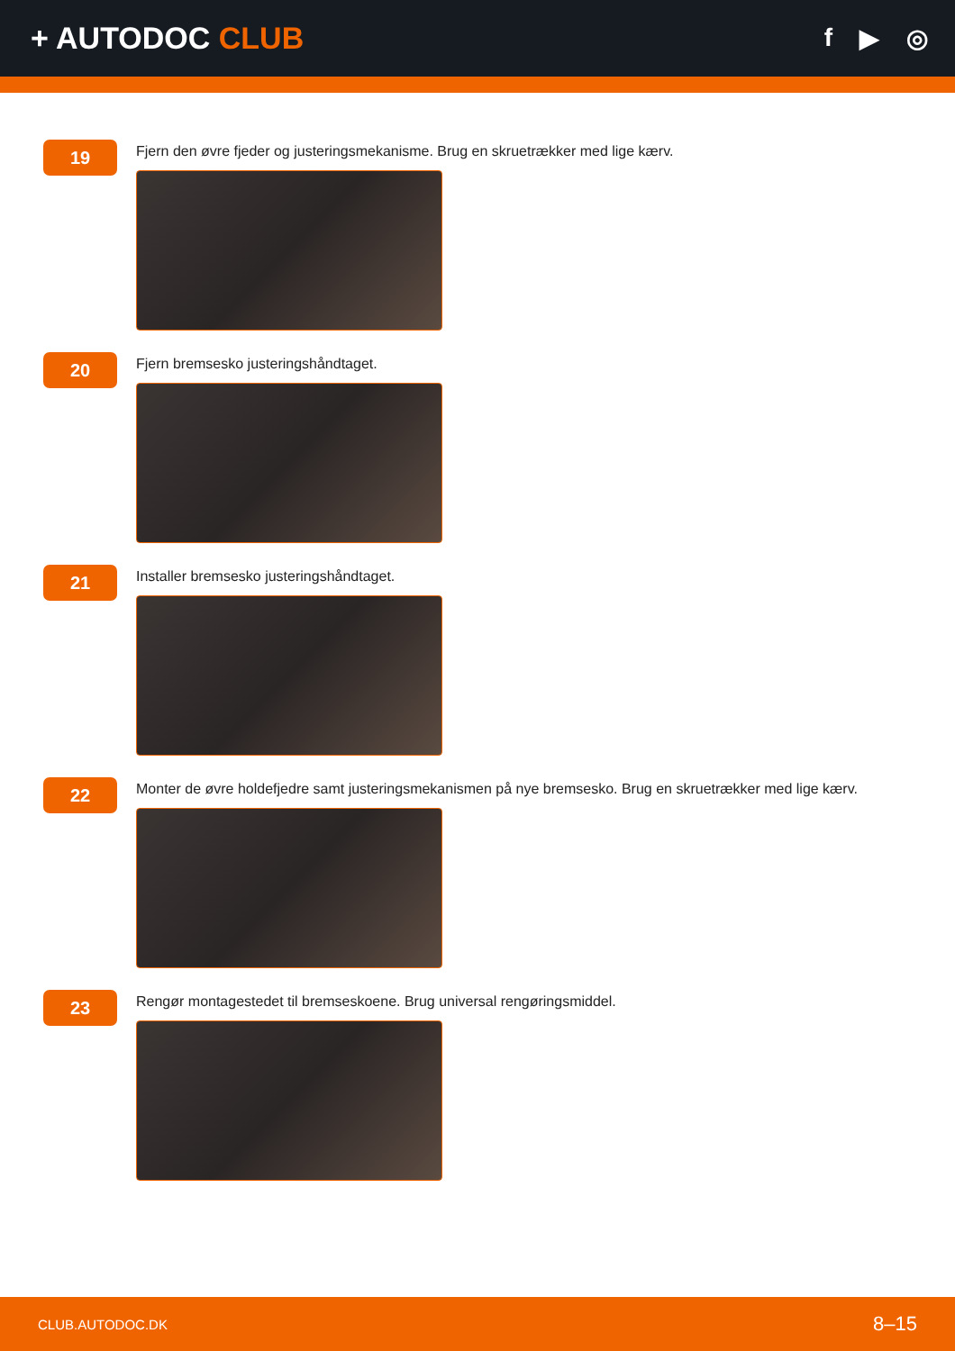+ AUTODOC CLUB
f ▶ ◎
19
Fjern den øvre fjeder og justeringsmekanisme. Brug en skruetrækker med lige kærv.
20
Fjern bremsesko justeringshåndtaget.
21
Installer bremsesko justeringshåndtaget.
22
Monter de øvre holdefjedre samt justeringsmekanismen på nye bremsesko. Brug en skruetrækker med lige kærv.
23
Rengør montagestedet til bremseskoene. Brug universal rengøringsmiddel.
CLUB.AUTODOC.DK 8–15